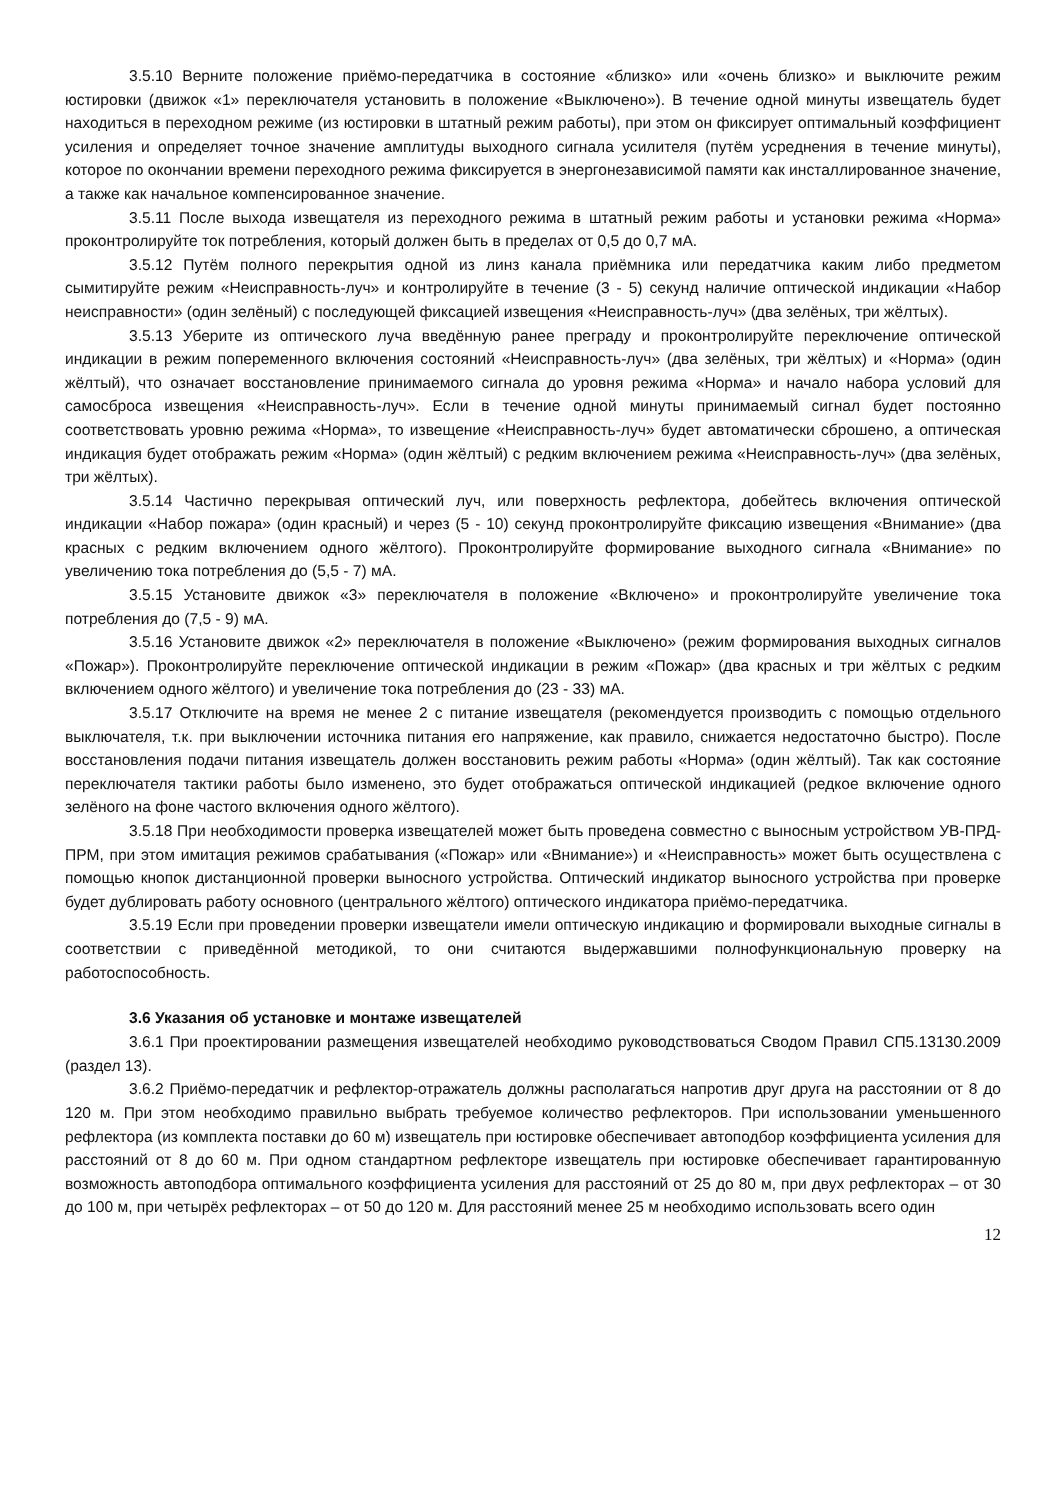3.5.10 Верните положение приёмо-передатчика в состояние «близко» или «очень близко» и выключите режим юстировки (движок «1» переключателя установить в положение «Выключено»). В течение одной минуты извещатель будет находиться в переходном режиме (из юстировки в штатный режим работы), при этом он фиксирует оптимальный коэффициент усиления и определяет точное значение амплитуды выходного сигнала усилителя (путём усреднения в течение минуты), которое по окончании времени переходного режима фиксируется в энергонезависимой памяти как инсталлированное значение, а также как начальное компенсированное значение.
3.5.11 После выхода извещателя из переходного режима в штатный режим работы и установки режима «Норма» проконтролируйте ток потребления, который должен быть в пределах от 0,5 до 0,7 мА.
3.5.12 Путём полного перекрытия одной из линз канала приёмника или передатчика каким либо предметом сымитируйте режим «Неисправность-луч» и контролируйте в течение (3 - 5) секунд наличие оптической индикации «Набор неисправности» (один зелёный) с последующей фиксацией извещения «Неисправность-луч» (два зелёных, три жёлтых).
3.5.13 Уберите из оптического луча введённую ранее преграду и проконтролируйте переключение оптической индикации в режим попеременного включения состояний «Неисправность-луч» (два зелёных, три жёлтых) и «Норма» (один жёлтый), что означает восстановление принимаемого сигнала до уровня режима «Норма» и начало набора условий для самосброса извещения «Неисправность-луч». Если в течение одной минуты принимаемый сигнал будет постоянно соответствовать уровню режима «Норма», то извещение «Неисправность-луч» будет автоматически сброшено, а оптическая индикация будет отображать режим «Норма» (один жёлтый) с редким включением режима «Неисправность-луч» (два зелёных, три жёлтых).
3.5.14 Частично перекрывая оптический луч, или поверхность рефлектора, добейтесь включения оптической индикации «Набор пожара» (один красный) и через (5 - 10) секунд проконтролируйте фиксацию извещения «Внимание» (два красных с редким включением одного жёлтого). Проконтролируйте формирование выходного сигнала «Внимание» по увеличению тока потребления до (5,5 - 7) мА.
3.5.15 Установите движок «3» переключателя в положение «Включено» и проконтролируйте увеличение тока потребления до (7,5 - 9) мА.
3.5.16 Установите движок «2» переключателя в положение «Выключено» (режим формирования выходных сигналов «Пожар»). Проконтролируйте переключение оптической индикации в режим «Пожар» (два красных и три жёлтых с редким включением одного жёлтого) и увеличение тока потребления до (23 - 33) мА.
3.5.17 Отключите на время не менее 2 с питание извещателя (рекомендуется производить с помощью отдельного выключателя, т.к. при выключении источника питания его напряжение, как правило, снижается недостаточно быстро). После восстановления подачи питания извещатель должен восстановить режим работы «Норма» (один жёлтый). Так как состояние переключателя тактики работы было изменено, это будет отображаться оптической индикацией (редкое включение одного зелёного на фоне частого включения одного жёлтого).
3.5.18 При необходимости проверка извещателей может быть проведена совместно с выносным устройством УВ-ПРД-ПРМ, при этом имитация режимов срабатывания («Пожар» или «Внимание») и «Неисправность» может быть осуществлена с помощью кнопок дистанционной проверки выносного устройства. Оптический индикатор выносного устройства при проверке будет дублировать работу основного (центрального жёлтого) оптического индикатора приёмо-передатчика.
3.5.19 Если при проведении проверки извещатели имели оптическую индикацию и формировали выходные сигналы в соответствии с приведённой методикой, то они считаются выдержавшими полнофункциональную проверку на работоспособность.
3.6 Указания об установке и монтаже извещателей
3.6.1 При проектировании размещения извещателей необходимо руководствоваться Сводом Правил СП5.13130.2009 (раздел 13).
3.6.2 Приёмо-передатчик и рефлектор-отражатель должны располагаться напротив друг друга на расстоянии от 8 до 120 м. При этом необходимо правильно выбрать требуемое количество рефлекторов. При использовании уменьшенного рефлектора (из комплекта поставки до 60 м) извещатель при юстировке обеспечивает автоподбор коэффициента усиления для расстояний от 8 до 60 м. При одном стандартном рефлекторе извещатель при юстировке обеспечивает гарантированную возможность автоподбора оптимального коэффициента усиления для расстояний от 25 до 80 м, при двух рефлекторах – от 30 до 100 м, при четырёх рефлекторах – от 50 до 120 м. Для расстояний менее 25 м необходимо использовать всего один
12